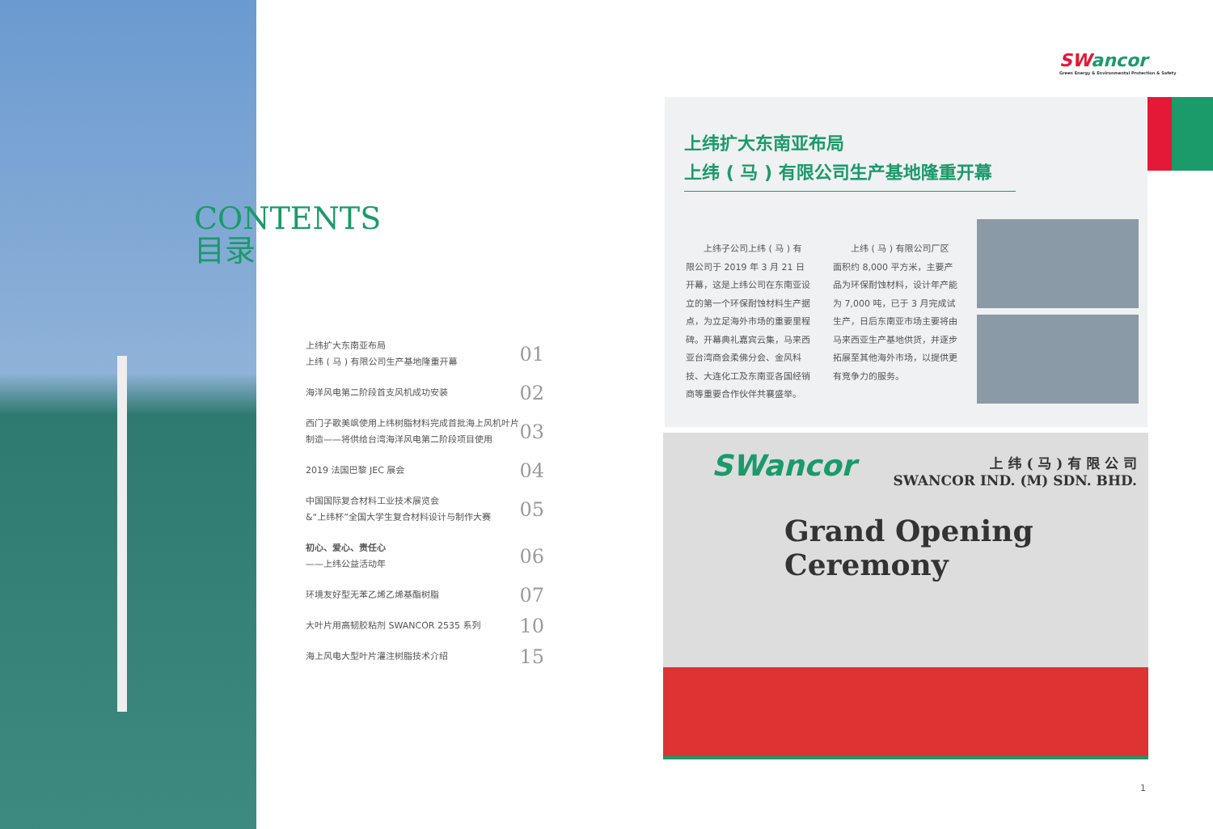CONTENTS
目录
上纬扩大东南亚布局
上纬 ( 马 ) 有限公司生产基地隆重开幕
01
海洋风电第二阶段首支风机成功安装
02
西门子歌美飒使用上纬树脂材料完成首批海上风机叶片制造——将供给台湾海洋风电第二阶段项目使用
03
2019 法国巴黎 JEC 展会
04
中国国际复合材料工业技术展览会
&“上纬杯”全国大学生复合材料设计与制作大赛
05
初心、爱心、责任心
——上纬公益活动年
06
环境友好型无苯乙烯乙烯基酯树脂
07
大叶片用高韧胶粘剂 SWANCOR 2535 系列
10
海上风电大型叶片灌注树脂技术介绍
15
SWancor
Green Energy & Environmental Protection & Safety
上纬扩大东南亚布局
上纬 ( 马 ) 有限公司生产基地隆重开幕
上纬子公司上纬 ( 马 ) 有限公司于 2019 年 3 月 21 日开幕，这是上纬公司在东南亚设立的第一个环保耐蚀材料生产据点，为立足海外市场的重要里程碑。开幕典礼嘉宾云集，马来西亚台湾商会柔佛分会、金风科技、大连化工及东南亚各国经销商等重要合作伙伴共襄盛举。
上纬 ( 马 ) 有限公司厂区面积约 8,000 平方米，主要产品为环保耐蚀材料，设计年产能为 7,000 吨，已于 3 月完成试生产，日后东南亚市场主要将由马来西亚生产基地供货，并逐步拓展至其他海外市场，以提供更有竞争力的服务。
SWancor
上 纬 ( 马 ) 有 限 公 司
SWANCOR IND. (M) SDN. BHD.
Grand Opening Ceremony
1